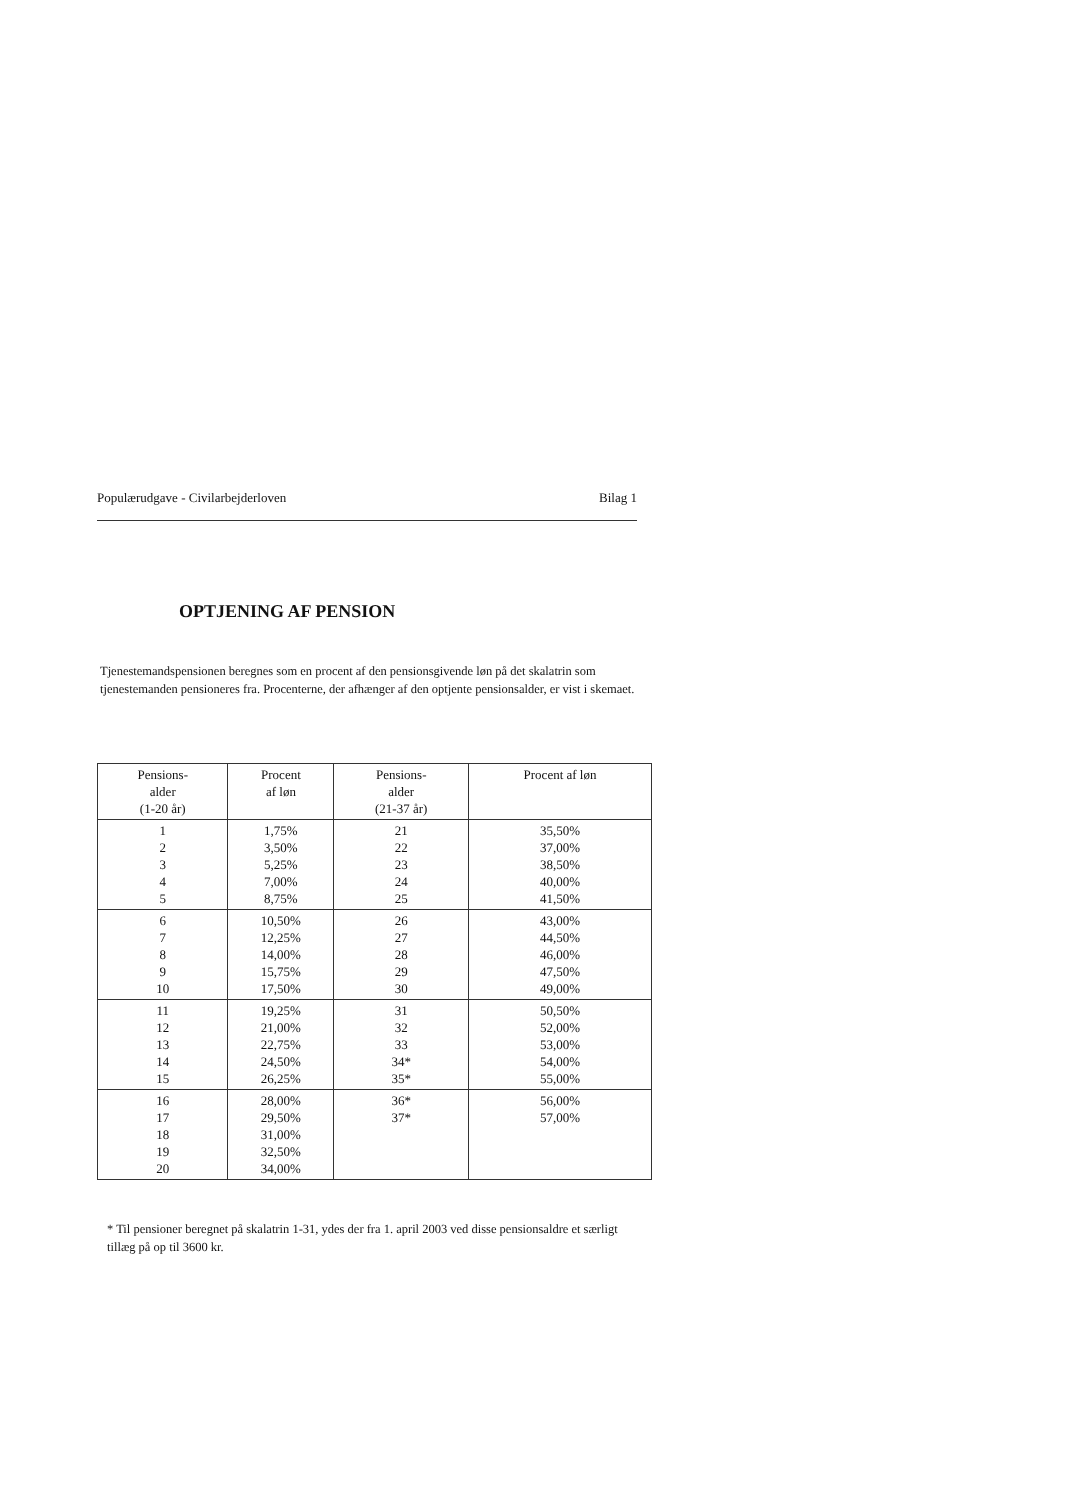Populærudgave - Civilarbejderloven Bilag 1
OPTJENING AF PENSION
Tjenestemandspensionen beregnes som en procent af den pensionsgivende løn på det skalatrin som tjenestemanden pensioneres fra. Procenterne, der afhænger af den optjente pensionsalder, er vist i skemaet.
| Pensions- alder (1-20 år) | Procent af løn | Pensions- alder (21-37 år) | Procent af løn |
| --- | --- | --- | --- |
| 1 2 3 4 5 | 1,75% 3,50% 5,25% 7,00% 8,75% | 21 22 23 24 25 | 35,50% 37,00% 38,50% 40,00% 41,50% |
| 6 7 8 9 10 | 10,50% 12,25% 14,00% 15,75% 17,50% | 26 27 28 29 30 | 43,00% 44,50% 46,00% 47,50% 49,00% |
| 11 12 13 14 15 | 19,25% 21,00% 22,75% 24,50% 26,25% | 31 32 33 34* 35* | 50,50% 52,00% 53,00% 54,00% 55,00% |
| 16 17 18 19 20 | 28,00% 29,50% 31,00% 32,50% 34,00% | 36* 37* | 56,00% 57,00% |
* Til pensioner beregnet på skalatrin 1-31, ydes der fra 1. april 2003 ved disse pensionsaldre et særligt tillæg på op til 3600 kr.